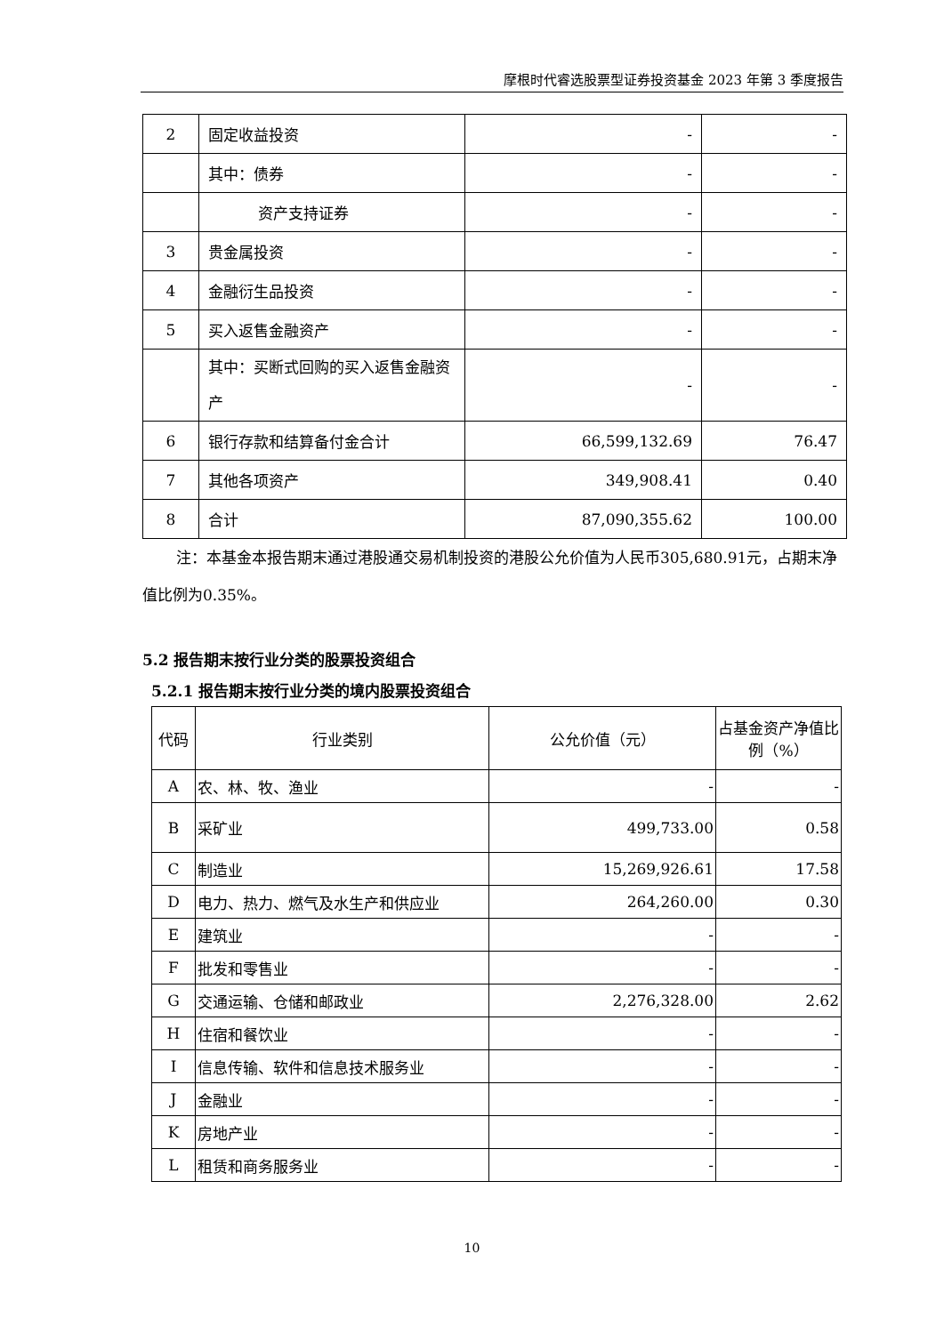摩根时代睿选股票型证券投资基金 2023 年第 3 季度报告
| 2 | 固定收益投资 | - | - |
| | 其中：债券 | - | - |
| | 资产支持证券 | - | - |
| 3 | 贵金属投资 | - | - |
| 4 | 金融衍生品投资 | - | - |
| 5 | 买入返售金融资产 | - | - |
| | 其中：买断式回购的买入返售金融资产 | - | - |
| 6 | 银行存款和结算备付金合计 | 66,599,132.69 | 76.47 |
| 7 | 其他各项资产 | 349,908.41 | 0.40 |
| 8 | 合计 | 87,090,355.62 | 100.00 |
注：本基金本报告期末通过港股通交易机制投资的港股公允价值为人民币305,680.91元，占期末净值比例为0.35%。
5.2 报告期末按行业分类的股票投资组合
5.2.1 报告期末按行业分类的境内股票投资组合
| 代码 | 行业类别 | 公允价值（元） | 占基金资产净值比例（%） |
| --- | --- | --- | --- |
| A | 农、林、牧、渔业 | - | - |
| B | 采矿业 | 499,733.00 | 0.58 |
| C | 制造业 | 15,269,926.61 | 17.58 |
| D | 电力、热力、燃气及水生产和供应业 | 264,260.00 | 0.30 |
| E | 建筑业 | - | - |
| F | 批发和零售业 | - | - |
| G | 交通运输、仓储和邮政业 | 2,276,328.00 | 2.62 |
| H | 住宿和餐饮业 | - | - |
| I | 信息传输、软件和信息技术服务业 | - | - |
| J | 金融业 | - | - |
| K | 房地产业 | - | - |
| L | 租赁和商务服务业 | - | - |
10